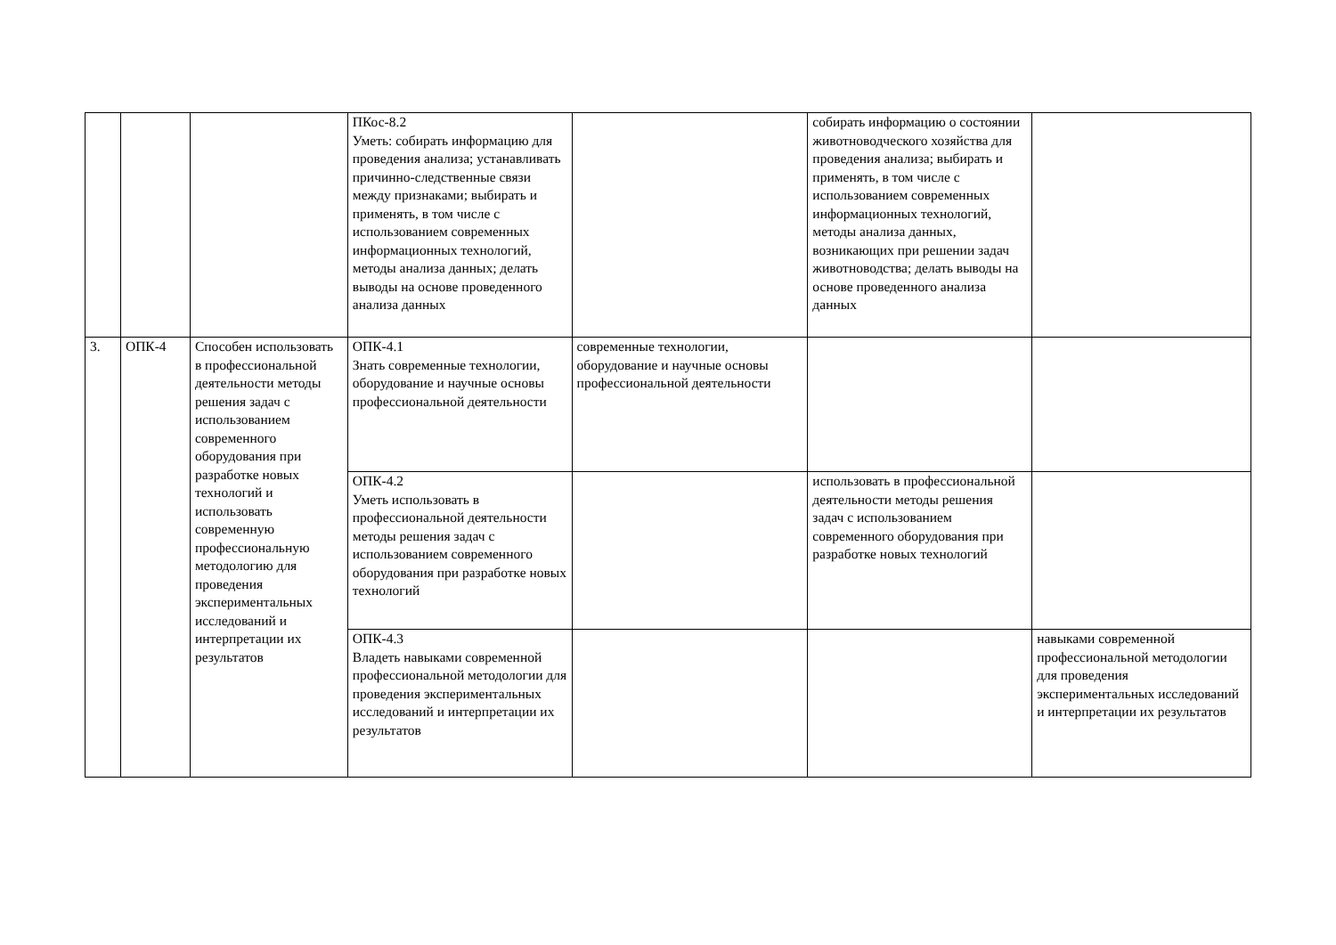| | | | ПКос-8.2 Уметь: собирать информацию для проведения анализа; устанавливать причинно-следственные связи между признаками; выбирать и применять, в том числе с использованием современных информационных технологий, методы анализа данных; делать выводы на основе проведенного анализа данных | | собирать информацию о состоянии животноводческого хозяйства для проведения анализа; выбирать и применять, в том числе с использованием современных информационных технологий, методы анализа данных, возникающих при решении задач животноводства; делать выводы на основе проведенного анализа данных | |
| 3. | ОПК-4 | Способен использовать в профессиональной деятельности методы решения задач с использованием современного оборудования при разработке новых технологий и использовать современную профессиональную методологию для проведения экспериментальных исследований и интерпретации их результатов | ОПК-4.1 Знать современные технологии, оборудование и научные основы профессиональной деятельности | современные технологии, оборудование и научные основы профессиональной деятельности | | |
| | | | ОПК-4.2 Уметь использовать в профессиональной деятельности методы решения задач с использованием современного оборудования при разработке новых технологий | | использовать в профессиональной деятельности методы решения задач с использованием современного оборудования при разработке новых технологий | |
| | | | ОПК-4.3 Владеть навыками современной профессиональной методологии для проведения экспериментальных исследований и интерпретации их результатов | | | навыками современной профессиональной методологии для проведения экспериментальных исследований и интерпретации их результатов |